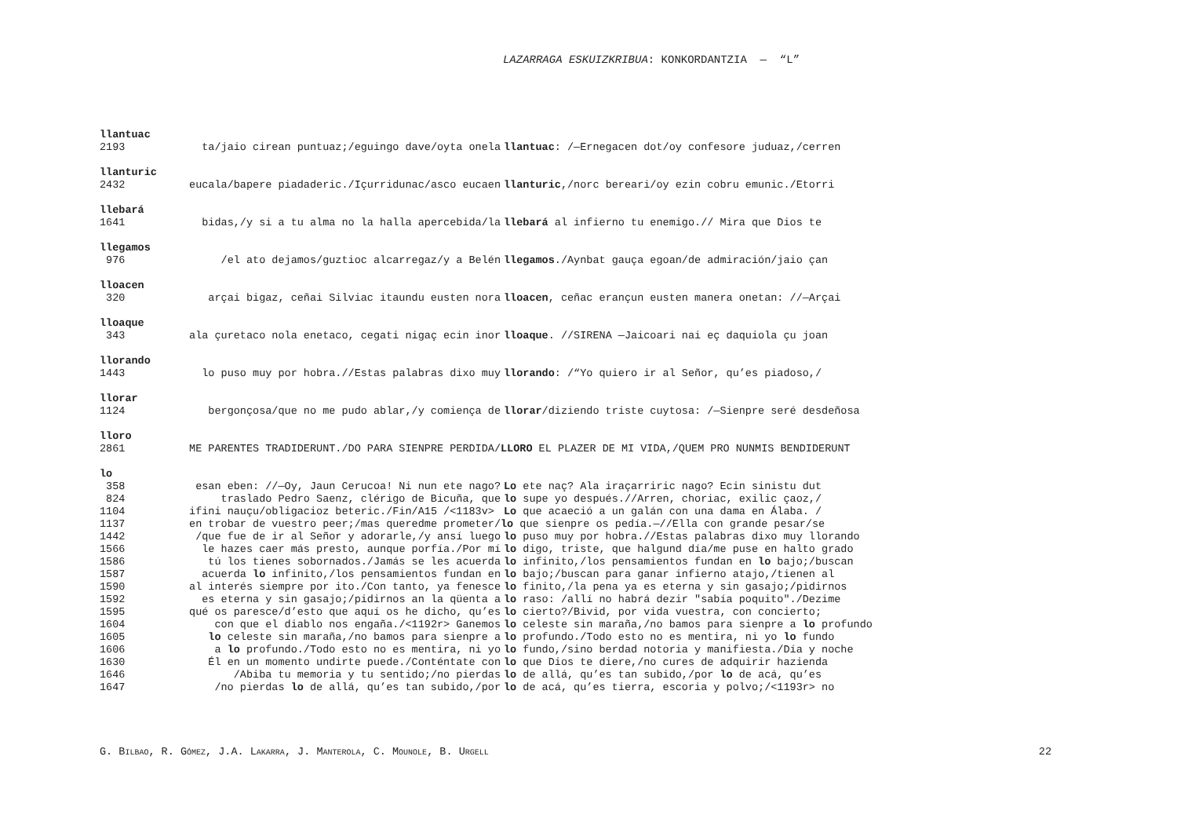LAZARRAGA ESKUIZKRIBUA: KONKORDANTZIA — “L”
llantuac
2193 ta/jaio cirean puntuaz;/eguingo dave/oyta onela llantuac: /—Ernegacen dot/oy confesore juduaz,/cerren
llanturic
2432 eucala/bapere piadaderic./Içurridunac/asco eucaen llanturic,/norc bereari/oy ezin cobru emunic./Etorri
llebará
1641 bidas,/y si a tu alma no la halla apercebida/la llebará al infierno tu enemigo.// Mira que Dios te
llegamos
976 /el ato dejamos/guztioc alcarregaz/y a Belén llegamos./Aynbat gauça egoan/de admiración/jaio çan
lloacen
320 arçai bigaz, ceñai Silviac itaundu eusten nora lloacen, ceñac erançun eusten manera onetan: //—Arçai
lloaque
343 ala çuretaco nola enetaco, cegati nigaç ecin inor lloaque. //SIRENA —Jaicoari nai eç daquiola çu joan
llorando
1443 lo puso muy por hobra.//Estas palabras dixo muy llorando: /“Yo quiero ir al Señor, qu’es piadoso,/
llorar
1124 bergonçosa/que no me pudo ablar,/y comiença de llorar/diziendo triste cuytosa: /—Sienpre seré desdeñosa
lloro
2861 ME PARENTES TRADIDERUNT./DO PARA SIENPRE PERDIDA/ LLORO EL PLAZER DE MI VIDA,/QUEM PRO NUNMIS BENDIDERUNT
lo
358 esan eben: //—Oy, Jaun Cerucoa! Ni nun ete nago? Lo ete naç? Ala iraçarriric nago? Ecin sinistu dut
824 traslado Pedro Saenz, clérigo de Bicuña, que lo supe yo después.//Arren, choriac, exilic çaoz,/
1104 ifini nauçu/obligacioz beteric./Fin/A15 /<1183v> Lo que acaeció a un galán con una dama en Álaba. /
1137 en trobar de vuestro peer;/mas queredme prometer/ lo que sienpre os pedía.—//Ella con grande pesar/se
1442 /que fue de ir al Señor y adorarle,/y ansí luego lo puso muy por hobra.//Estas palabras dixo muy llorando
1566 le hazes caer más presto, aunque porfía./Por mí lo digo, triste, que halgund día/me puse en halto grado
1586 tú los tienes sobornados./Jamás se les acuerda lo infinito,/los pensamientos fundan en lo bajo;/buscan
1587 acuerda lo infinito,/los pensamientos fundan en lo bajo;/buscan para ganar infierno atajo,/tienen al
1590 al interés siempre por ito./Con tanto, ya fenesce lo finito,/la pena ya es eterna y sin gasajo;/pidirnos
1592 es eterna y sin gasajo;/pidirnos an la qüenta a lo raso: /allí no habrá dezir "sabía poquito"./Dezime
1595 qué os paresce/d’esto que aquí os he dicho, qu’es lo cierto?/Bivid, por vida vuestra, con concierto;
1604 con que el diablo nos engaña./<1192r> Ganemos lo celeste sin maraña,/no bamos para sienpre a lo profundo
1605 lo celeste sin maraña,/no bamos para sienpre a lo profundo./Todo esto no es mentira, ni yo lo fundo
1606 a lo profundo./Todo esto no es mentira, ni yo lo fundo,/sino berdad notoria y manifiesta./Día y noche
1630 Él en un momento undirte puede./Conténtate con lo que Dios te diere,/no cures de adquirir hazienda
1646 /Abiba tu memoria y tu sentido;/no pierdas lo de allá, qu’es tan subido,/por lo de acá, qu’es
1647 /no pierdas lo de allá, qu’es tan subido,/por lo de acá, qu’es tierra, escoria y polvo;/<1193r> no
G. BILBAO, R. GÓMEZ, J.A. LAKARRA, J. MANTEROLA, C. MOUNOLE, B. URGELL 22